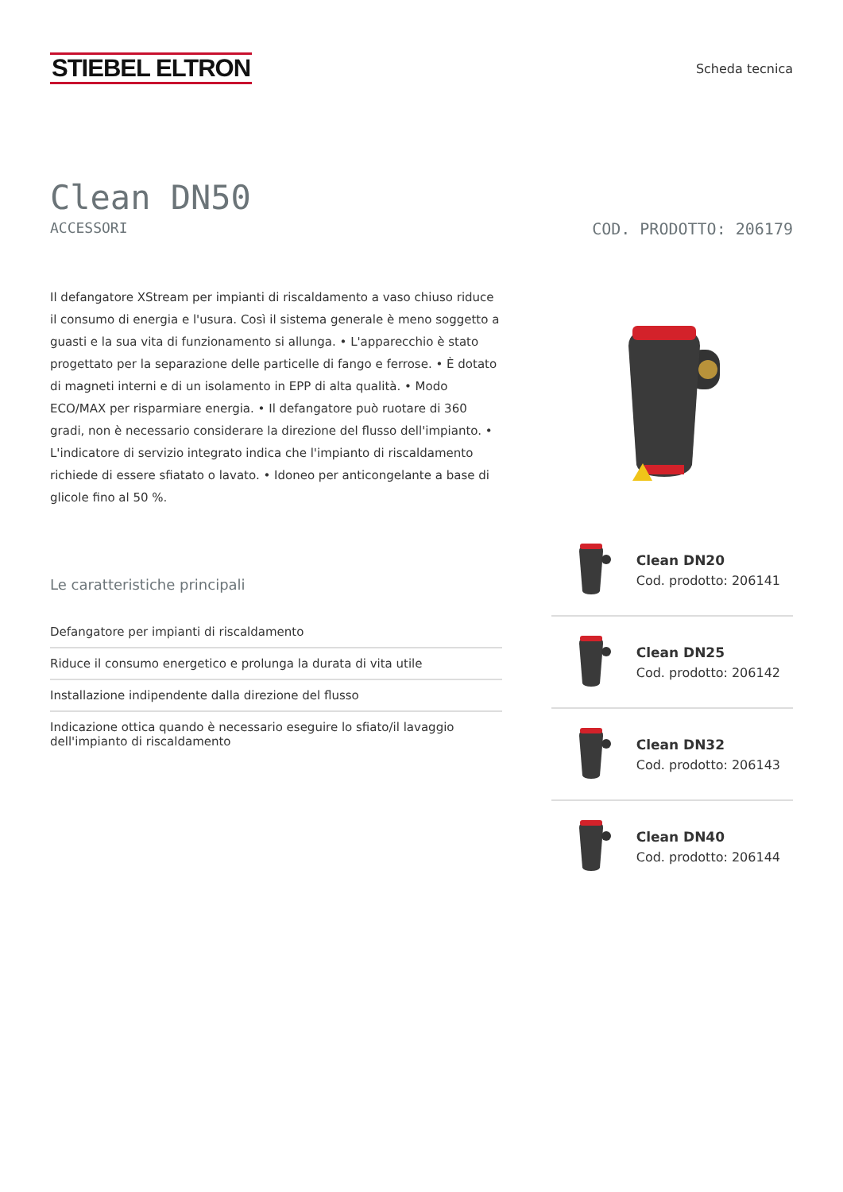STIEBEL ELTRON
Scheda tecnica
Clean DN50
ACCESSORI COD. PRODOTTO: 206179
Il defangatore XStream per impianti di riscaldamento a vaso chiuso riduce il consumo di energia e l'usura. Così il sistema generale è meno soggetto a guasti e la sua vita di funzionamento si allunga. • L'apparecchio è stato progettato per la separazione delle particelle di fango e ferrose. • È dotato di magneti interni e di un isolamento in EPP di alta qualità. • Modo ECO/MAX per risparmiare energia. • Il defangatore può ruotare di 360 gradi, non è necessario considerare la direzione del flusso dell'impianto. • L'indicatore di servizio integrato indica che l'impianto di riscaldamento richiede di essere sfiatato o lavato. • Idoneo per anticongelante a base di glicole fino al 50 %.
Le caratteristiche principali
Defangatore per impianti di riscaldamento
Riduce il consumo energetico e prolunga la durata di vita utile
Installazione indipendente dalla direzione del flusso
Indicazione ottica quando è necessario eseguire lo sfiato/il lavaggio dell'impianto di riscaldamento
Clean DN20
Cod. prodotto: 206141
Clean DN25
Cod. prodotto: 206142
Clean DN32
Cod. prodotto: 206143
Clean DN40
Cod. prodotto: 206144